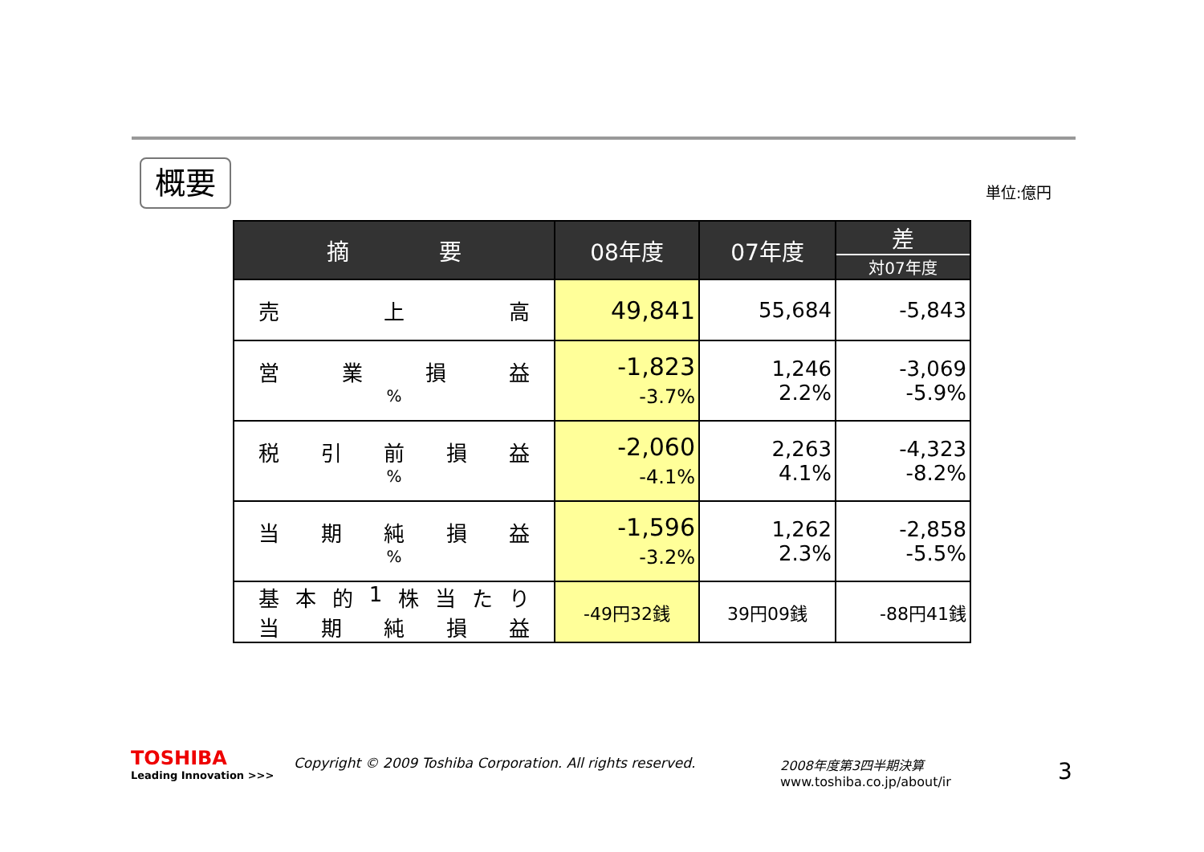概要 単位:億円
| 摘 要 | 08年度 | 07年度 | 差 対07年度 |
| --- | --- | --- | --- |
| 売 上 高 | 49,841 | 55,684 | -5,843 |
| 営 業 損 益 % | -1,823 -3.7% | 1,246 2.2% | -3,069 -5.9% |
| 税 引 前 損 益 % | -2,060 -4.1% | 2,263 4.1% | -4,323 -8.2% |
| 当 期 純 損 益 % | -1,596 -3.2% | 1,262 2.3% | -2,858 -5.5% |
| 基 本 的 1 株 当 た り 当 期 純 損 益 | -49円32銭 | 39円09銭 | -88円41銭 |
TOSHIBA
Leading Innovation >>>
Copyright © 2009 Toshiba Corporation. All rights reserved.
2008年度第3四半期決算
www.toshiba.co.jp/about/ir
3